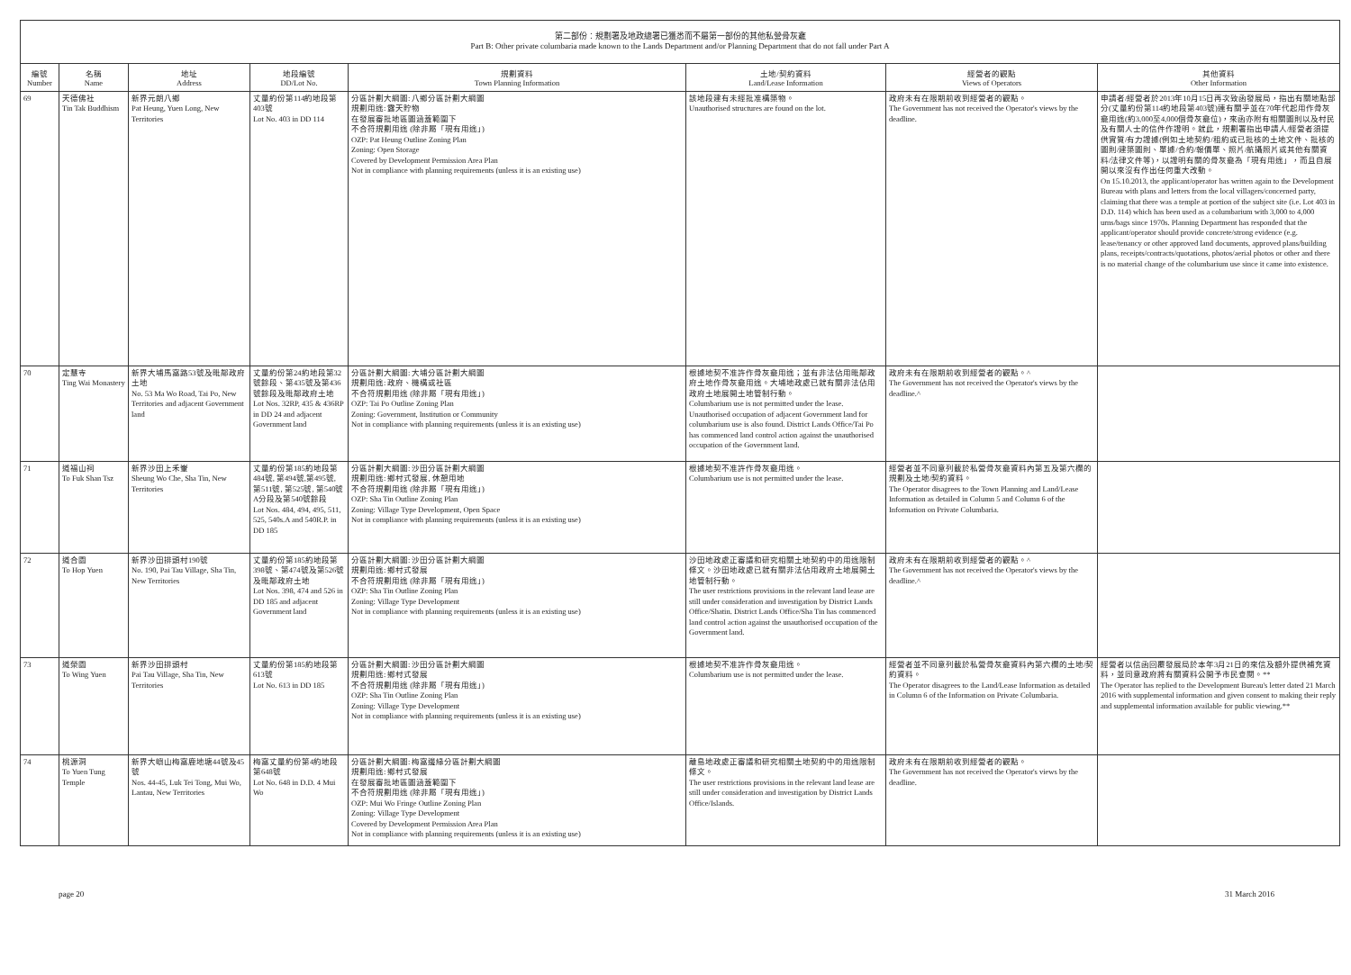第二部份：規劃署及地政總署已獲悉而不屬第一部份的其他私營骨灰龕
Part B: Other private columbaria made known to the Lands Department and/or Planning Department that do not fall under Part A
| 編號 Number | 名稱 Name | 地址 Address | 地段編號 DD/Lot No. | 規劃資料 Town Planning Information | 土地/契約資料 Land/Lease Information | 經營者的觀點 Views of Operators | 其他資料 Other Information |
| --- | --- | --- | --- | --- | --- | --- | --- |
| 69 | 天德佛社 Tin Tak Buddhism | 新界元朗八鄉 Pat Heung, Yuen Long, New Territories | 丈量約份第114約地段第403號 Lot No. 403 in DD 114 | 分區計劃大綱圖: 八鄉分區計劃大綱圖 規劃用途: 露天貯物 在發展審批地區圖涵蓋範圍下 不合符規劃用途 (除非屬「現有用途」) OZP: Pat Heung Outline Zoning Plan Zoning: Open Storage Covered by Development Permission Area Plan Not in compliance with planning requirements (unless it is an existing use) | 該地段建有未經批准構築物。 Unauthorised structures are found on the lot. | 政府未有在限期前收到經營者的觀點。 The Government has not received the Operator's views by the deadline. | 申請者/經營者於2013年10月15日再次致函發展局，指出有關地點部分(丈量約份第114約地段第403號)連有關乎並在70年代起用作骨灰龕用途(約3,000至4,000個骨灰龕位)，來函亦附有相關圖則以及村民及有關人士的信件作證明。就此，規劃署指出申請人/經營者須提供實質/有力證據(例如土地契約/租約或已批核的土地文件、批核的圖則/建築圖則、單據/合約/報價單、照片/航攝照片或其他有關資料/法律文件等)，以證明有關的骨灰龕為「現有用途」，而且自展開以來沒有作出任何重大改動。 On 15.10.2013, the applicant/operator has written again to the Development Bureau with plans and letters from the local villagers/concerned party, claiming that there was a temple at portion of the subject site (i.e. Lot 403 in D.D. 114) which has been used as a columbarium with 3,000 to 4,000 urns/bags since 1970s. Planning Department has responded that the applicant/operator should provide concrete/strong evidence (e.g. lease/tenancy or other approved land documents, approved plans/building plans, receipts/contracts/quotations, photos/aerial photos or other and there is no material change of the columbarium use since it came into existence. |
| 70 | 定慧寺 Ting Wai Monastery | 新界大埔馬窩路53號及毗鄰政府土地 No. 53 Ma Wo Road, Tai Po, New Territories and adjacent Government land | 丈量約份第24約地段第32號餘段、第435號及第436號餘段及毗鄰政府土地 Lot Nos. 32RP, 435 & 436RP in DD 24 and adjacent Government land | 分區計劃大綱圖: 大埔分區計劃大綱圖 規劃用途: 政府、機構或社區 不合符規劃用途 (除非屬「現有用途」) OZP: Tai Po Outline Zoning Plan Zoning: Government, Institution or Community Not in compliance with planning requirements (unless it is an existing use) | 根據地契不准許作骨灰龕用途；並有非法佔用毗鄰政府土地作骨灰龕用途。大埔地政處已就有關非法佔用政府土地展開土地管制行動。 Columbarium use is not permitted under the lease. Unauthorised occupation of adjacent Government land for columbarium use is also found. District Lands Office/Tai Po has commenced land control action against the unauthorised occupation of the Government land. | 政府未有在限期前收到經營者的觀點。^ The Government has not received the Operator's views by the deadline.^ | |
| 71 | 道福山祠 To Fuk Shan Tsz | 新界沙田上禾輋 Sheung Wo Che, Sha Tin, New Territories | 丈量約份第185約地段第484號, 第494號,第495號, 第511號, 第525號, 第540號A分段及第540號餘段 Lot Nos. 484, 494, 495, 511, 525, 540s.A and 540R.P. in DD 185 | 分區計劃大綱圖: 沙田分區計劃大綱圖 規劃用途: 鄉村式發展, 休憩用地 不合符規劃用途 (除非屬「現有用途」) OZP: Sha Tin Outline Zoning Plan Zoning: Village Type Development, Open Space Not in compliance with planning requirements (unless it is an existing use) | 根據地契不准許作骨灰龕用途。 Columbarium use is not permitted under the lease. | 經營者並不同意列載於私營骨灰龕資料內第五及第六欄的規劃及土地/契約資料。 The Operator disagrees to the Town Planning and Land/Lease Information as detailed in Column 5 and Column 6 of the Information on Private Columbaria. | |
| 72 | 道合園 To Hop Yuen | 新界沙田排頭村190號 No. 190, Pai Tau Village, Sha Tin, New Territories | 丈量約份第185約地段第398號、第474號及第526號及毗鄰政府土地 Lot Nos. 398, 474 and 526 in DD 185 and adjacent Government land | 分區計劃大綱圖: 沙田分區計劃大綱圖 規劃用途: 鄉村式發展 不合符規劃用途 (除非屬「現有用途」) OZP: Sha Tin Outline Zoning Plan Zoning: Village Type Development Not in compliance with planning requirements (unless it is an existing use) | 沙田地政處正審議和研究相關土地契約中的用途限制條文。沙田地政處已就有關非法佔用政府土地展開土地管制行動。 The user restrictions provisions in the relevant land lease are still under consideration and investigation by District Lands Office/Shatin. District Lands Office/Sha Tin has commenced land control action against the unauthorised occupation of the Government land. | 政府未有在限期前收到經營者的觀點。^ The Government has not received the Operator's views by the deadline.^ | |
| 73 | 道榮園 To Wing Yuen | 新界沙田排頭村 Pai Tau Village, Sha Tin, New Territories | 丈量約份第185約地段第613號 Lot No. 613 in DD 185 | 分區計劃大綱圖: 沙田分區計劃大綱圖 規劃用途: 鄉村式發展 不合符規劃用途 (除非屬「現有用途」) OZP: Sha Tin Outline Zoning Plan Zoning: Village Type Development Not in compliance with planning requirements (unless it is an existing use) | 根據地契不准許作骨灰龕用途。 Columbarium use is not permitted under the lease. | 經營者並不同意列載於私營骨灰龕資料內第六欄的土地/契約資料。 The Operator disagrees to the Land/Lease Information as detailed in Column 6 of the Information on Private Columbaria. | 經營者以信函回覆發展局於本年3月21日的來信及額外提供補充資料，並同意政府將有關資料公開予市民查閱。** The Operator has replied to the Development Bureau's letter dated 21 March 2016 with supplemental information and given consent to making their reply and supplemental information available for public viewing.** |
| 74 | 桃源洞 To Yuen Tung Temple | 新界大嶼山梅窩鹿地塘44號及45號 Nos. 44-45, Luk Tei Tong, Mui Wo, Lantau, New Territories | 梅窩丈量約份第4約地段第648號 Lot No. 648 in D.D. 4 Mui Wo | 分區計劃大綱圖: 梅窩邊緣分區計劃大綱圖 規劃用途: 鄉村式發展 在發展審批地區圖涵蓋範圍下 不合符規劃用途 (除非屬「現有用途」) OZP: Mui Wo Fringe Outline Zoning Plan Zoning: Village Type Development Covered by Development Permission Area Plan Not in compliance with planning requirements (unless it is an existing use) | 離島地政處正審議和研究相關土地契約中的用途限制條文。 The user restrictions provisions in the relevant land lease are still under consideration and investigation by District Lands Office/Islands. | 政府未有在限期前收到經營者的觀點。 The Government has not received the Operator's views by the deadline. | |
page 20 31 March 2016